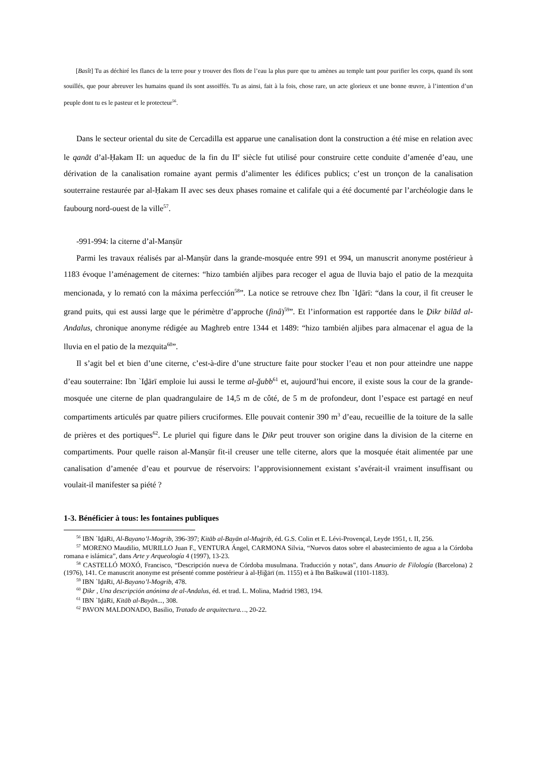[Basît] Tu as déchiré les flancs de la terre pour y trouver des flots de l’eau la plus pure que tu amènes au temple tant pour purifier les corps, quand ils sont souillés, que pour abreuver les humains quand ils sont assoiffés. Tu as ainsi, fait à la fois, chose rare, un acte glorieux et une bonne œuvre, à l’intention d’un peuple dont tu es le pasteur et le protecteur<sup>56</sup>.
Dans le secteur oriental du site de Cercadilla est apparue une canalisation dont la construction a été mise en relation avec le qanāt d’al-Ḥakam II: un aqueduc de la fin du II<sup>e</sup> siècle fut utilisé pour construire cette conduite d’amenée d’eau, une dérivation de la canalisation romaine ayant permis d’alimenter les édifices publics; c’est un tronçon de la canalisation souterraine restaurée par al-Ḥakam II avec ses deux phases romaine et califale qui a été documenté par l’archéologie dans le faubourg nord-ouest de la ville<sup>57</sup>.
-991-994: la citerne d’al-Manṣūr
Parmi les travaux réalisés par al-Manṣūr dans la grande-mosquée entre 991 et 994, un manuscrit anonyme postérieur à 1183 évoque l’aménagement de citernes: “hizo también aljibes para recoger el agua de lluvia bajo el patio de la mezquita mencionada, y lo remató con la máxima perfección<sup>58</sup>”. La notice se retrouve chez Ibn `Iḏārī: “dans la cour, il fit creuser le grand puits, qui est aussi large que le périmètre d’approche (finâ)<sup>59</sup>”. Et l’information est rapportée dans le Ḏikr bilād al-Andalus, chronique anonyme rédigée au Maghreb entre 1344 et 1489: “hizo también aljibes para almacenar el agua de la lluvia en el patio de la mezquita<sup>60</sup>”.
Il s’agit bel et bien d’une citerne, c’est-à-dire d’une structure faite pour stocker l’eau et non pour atteindre une nappe d’eau souterraine: Ibn `Iḏārī emploie lui aussi le terme al-ǧubb<sup>61</sup> et, aujourd’hui encore, il existe sous la cour de la grande-mosquée une citerne de plan quadrangulaire de 14,5 m de côté, de 5 m de profondeur, dont l’espace est partagé en neuf compartiments articulés par quatre piliers cruciformes. Elle pouvait contenir 390 m<sup>3</sup> d’eau, recueillie de la toiture de la salle de prières et des portiques<sup>62</sup>. Le pluriel qui figure dans le Ḏikr peut trouver son origine dans la division de la citerne en compartiments. Pour quelle raison al-Manṣūr fit-il creuser une telle citerne, alors que la mosquée était alimentée par une canalisation d’amenée d’eau et pourvue de réservoirs: l’approvisionnement existant s’avérait-il vraiment insuffisant ou voulait-il manifester sa piété ?
1-3. Bénéficier à tous: les fontaines publiques
<sup>56</sup> IBN `IḏāRī, Al-Bayano’l-Mogrib, 396-397; Kitāb al-Bayān al-Muġrib, éd. G.S. Colin et E. Lévi-Provençal, Leyde 1951, t. II, 256.
<sup>57</sup> MORENO Maudilio, MURILLO Juan F., VENTURA Ángel, CARMONA Silvia, “Nuevos datos sobre el abastecimiento de agua a la Córdoba romana e islámica”, dans Arte y Arqueología 4 (1997), 13-23.
<sup>58</sup> CASTELLÓ MOXÓ, Francisco, “Descripción nueva de Córdoba musulmana. Traducción y notas”, dans Anuario de Filología (Barcelona) 2 (1976), 141. Ce manuscrit anonyme est présenté comme postérieur à al-Ḥiǧārī (m. 1155) et à Ibn Baškuwāl (1101-1183).
<sup>59</sup> IBN `IḏāRī, Al-Bayano’l-Mogrib, 478.
<sup>60</sup> Ḏikr , Una descripción anónima de al-Andalus, éd. et trad. L. Molina, Madrid 1983, 194.
<sup>61</sup> IBN `IḏāRī, Kitāb al-Bayān..., 308.
<sup>62</sup> PAVON MALDONADO, Basilio, Tratado de arquitectura…, 20-22.